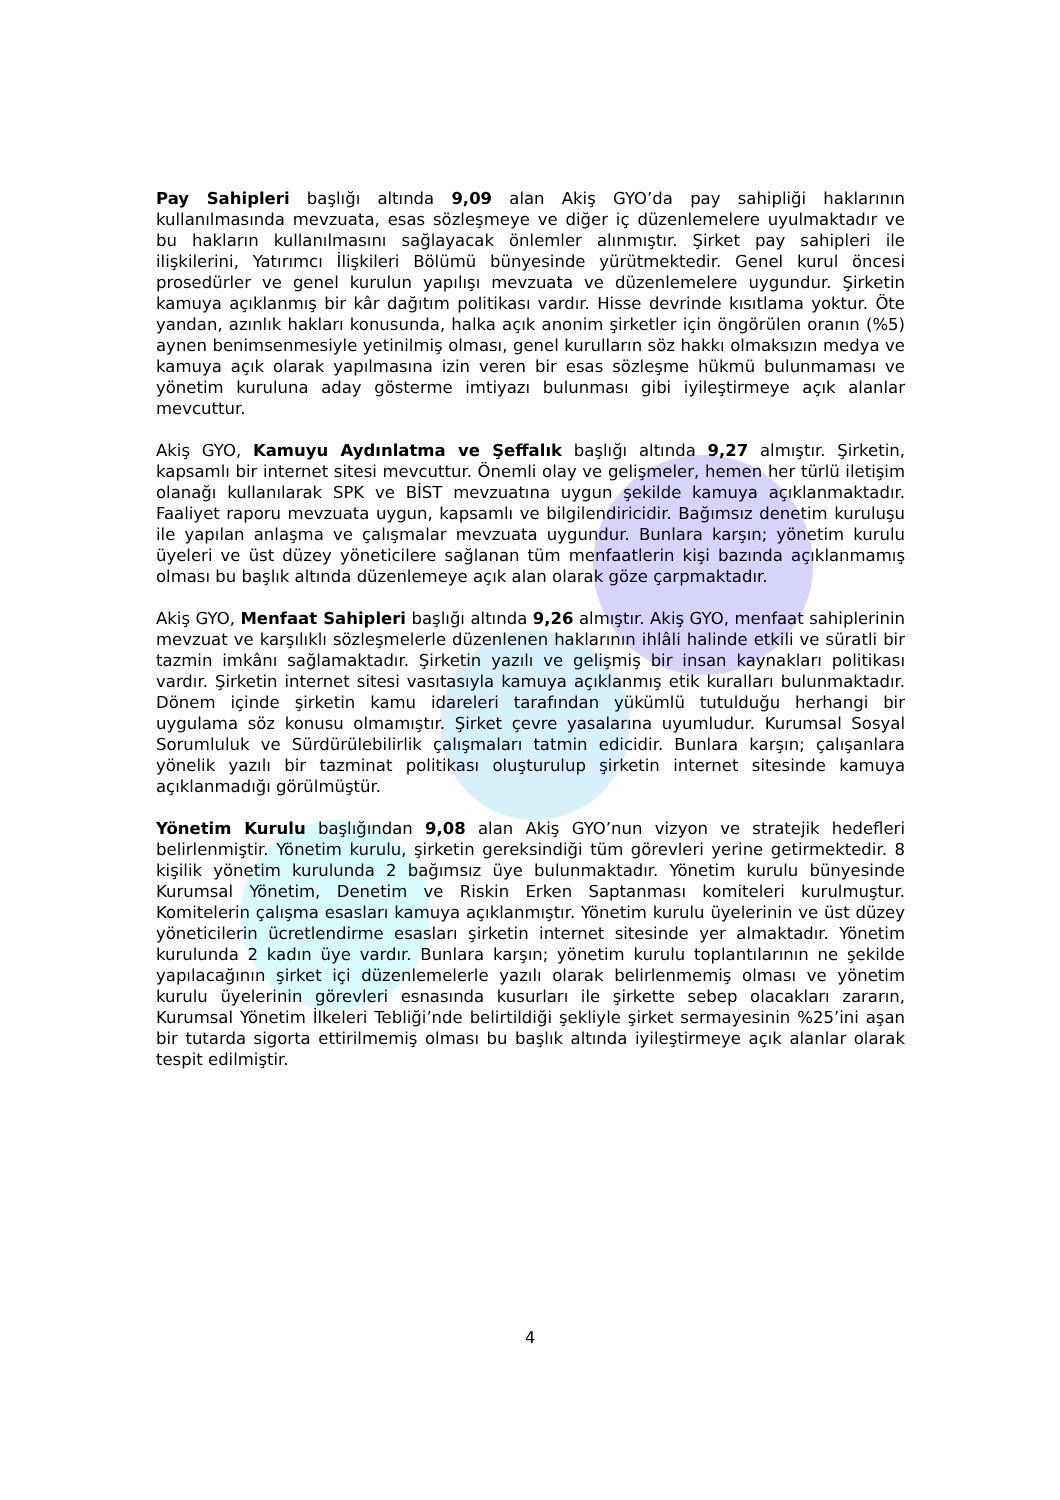Pay Sahipleri başlığı altında 9,09 alan Akiş GYO’da pay sahipliği haklarının kullanılmasında mevzuata, esas sözleşmeye ve diğer iç düzenlemelere uyulmaktadır ve bu hakların kullanılmasını sağlayacak önlemler alınmıştır. Şirket pay sahipleri ile ilişkilerini, Yatırımcı İlişkileri Bölümü bünyesinde yürütmektedir. Genel kurul öncesi prosedürler ve genel kurulun yapılışı mevzuata ve düzenlemelere uygundur. Şirketin kamuya açıklanmış bir kâr dağıtım politikası vardır. Hisse devrinde kısıtlama yoktur. Öte yandan, azınlık hakları konusunda, halka açık anonim şirketler için öngörülen oranın (%5) aynen benimsenmesiyle yetinilmiş olması, genel kurulların söz hakkı olmaksızın medya ve kamuya açık olarak yapılmasına izin veren bir esas sözleşme hükmü bulunmaması ve yönetim kuruluna aday gösterme imtiyazı bulunması gibi iyileştirmeye açık alanlar mevcuttur.
Akiş GYO, Kamuyu Aydınlatma ve Şeffalık başlığı altında 9,27 almıştır. Şirketin, kapsamlı bir internet sitesi mevcuttur. Önemli olay ve gelişmeler, hemen her türlü iletişim olanağı kullanılarak SPK ve BİST mevzuatına uygun şekilde kamuya açıklanmaktadır. Faaliyet raporu mevzuata uygun, kapsamlı ve bilgilendiricidir. Bağımsız denetim kuruluşu ile yapılan anlaşma ve çalışmalar mevzuata uygundur. Bunlara karşın; yönetim kurulu üyeleri ve üst düzey yöneticilere sağlanan tüm menfaatlerin kişi bazında açıklanmamış olması bu başlık altında düzenlemeye açık alan olarak göze çarpmaktadır.
Akiş GYO, Menfaat Sahipleri başlığı altında 9,26 almıştır. Akiş GYO, menfaat sahiplerinin mevzuat ve karşılıklı sözleşmelerle düzenlenen haklarının ihlâli halinde etkili ve süratli bir tazmin imkânı sağlamaktadır. Şirketin yazılı ve gelişmiş bir insan kaynakları politikası vardır. Şirketin internet sitesi vasıtasıyla kamuya açıklanmış etik kuralları bulunmaktadır. Dönem içinde şirketin kamu idareleri tarafından yükümlü tutulduğu herhangi bir uygulama söz konusu olmamıştır. Şirket çevre yasalarına uyumludur. Kurumsal Sosyal Sorumluluk ve Sürdürülebilirlik çalışmaları tatmin edicidir. Bunlara karşın; çalışanlara yönelik yazılı bir tazminat politikası oluşturulup şirketin internet sitesinde kamuya açıklanmadığı görülmüştür.
Yönetim Kurulu başlığından 9,08 alan Akiş GYO’nun vizyon ve stratejik hedefleri belirlenmiştir. Yönetim kurulu, şirketin gereksindiği tüm görevleri yerine getirmektedir. 8 kişilik yönetim kurulunda 2 bağımsız üye bulunmaktadır. Yönetim kurulu bünyesinde Kurumsal Yönetim, Denetim ve Riskin Erken Saptanması komiteleri kurulmuştur. Komitelerin çalışma esasları kamuya açıklanmıştır. Yönetim kurulu üyelerinin ve üst düzey yöneticilerin ücretlendirme esasları şirketin internet sitesinde yer almaktadır. Yönetim kurulunda 2 kadın üye vardır. Bunlara karşın; yönetim kurulu toplantılarının ne şekilde yapılacağının şirket içi düzenlemelerle yazılı olarak belirlenmemiş olması ve yönetim kurulu üyelerinin görevleri esnasında kusurları ile şirkette sebep olacakları zararın, Kurumsal Yönetim İlkeleri Tebliği’nde belirtildiği şekliyle şirket sermayesinin %25’ini aşan bir tutarda sigorta ettirilmemiş olması bu başlık altında iyileştirmeye açık alanlar olarak tespit edilmiştir.
4